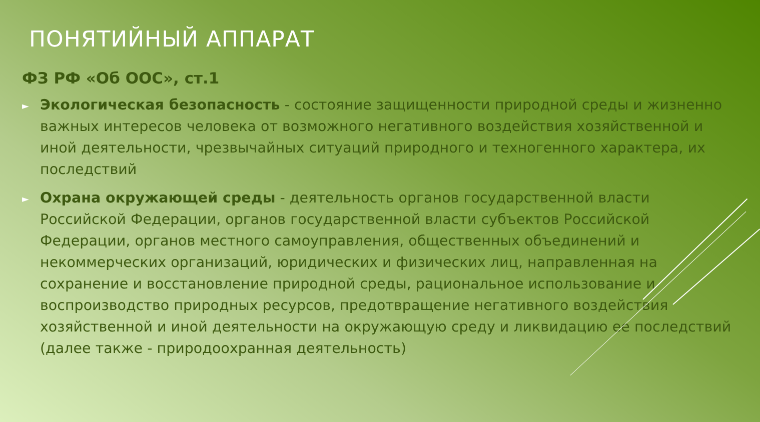ПОНЯТИЙНЫЙ АППАРАТ
ФЗ РФ «Об ООС», ст.1
►
Экологическая безопасность - состояние защищенности природной среды и жизненно важных интересов человека от возможного негативного воздействия хозяйственной и иной деятельности, чрезвычайных ситуаций природного и техногенного характера, их последствий
►
Охрана окружающей среды - деятельность органов государственной власти Российской Федерации, органов государственной власти субъектов Российской Федерации, органов местного самоуправления, общественных объединений и некоммерческих организаций, юридических и физических лиц, направленная на сохранение и восстановление природной среды, рациональное использование и воспроизводство природных ресурсов, предотвращение негативного воздействия хозяйственной и иной деятельности на окружающую среду и ликвидацию ее последствий (далее также - природоохранная деятельность)